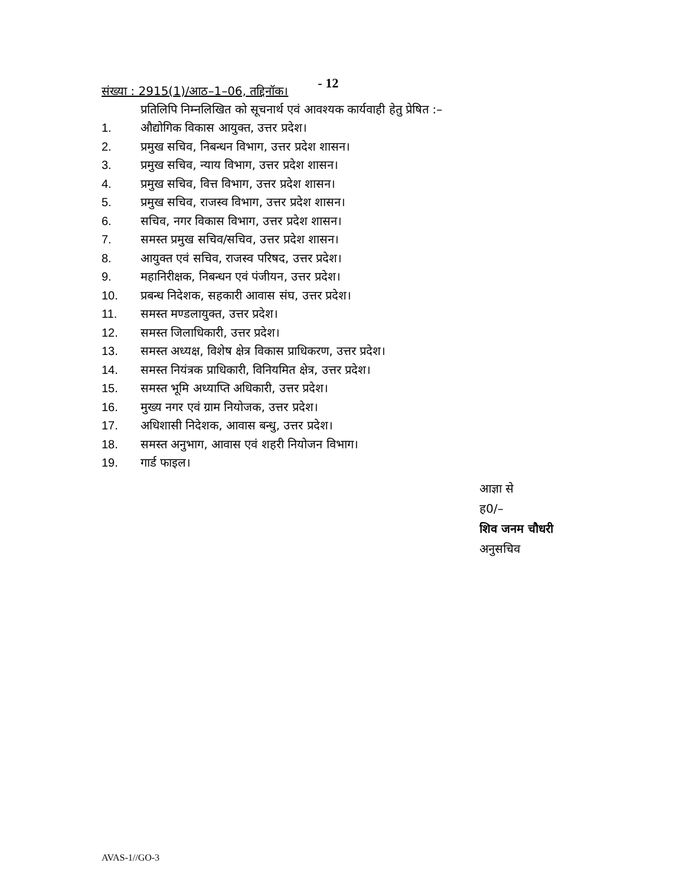संख्या : 2915(1)/आठ–1–06, तद्दिनॉक।
- 12
प्रतिलिपि निम्नलिखित को सूचनार्थ एवं आवश्यक कार्यवाही हेतु प्रेषित :–
1. औद्योगिक विकास आयुक्त, उत्तर प्रदेश।
2. प्रमुख सचिव, निबन्धन विभाग, उत्तर प्रदेश शासन।
3. प्रमुख सचिव, न्याय विभाग, उत्तर प्रदेश शासन।
4. प्रमुख सचिव, वित्त विभाग, उत्तर प्रदेश शासन।
5. प्रमुख सचिव, राजस्व विभाग, उत्तर प्रदेश शासन।
6. सचिव, नगर विकास विभाग, उत्तर प्रदेश शासन।
7. समस्त प्रमुख सचिव/सचिव, उत्तर प्रदेश शासन।
8. आयुक्त एवं सचिव, राजस्व परिषद, उत्तर प्रदेश।
9. महानिरीक्षक, निबन्धन एवं पंजीयन, उत्तर प्रदेश।
10. प्रबन्ध निदेशक, सहकारी आवास संघ, उत्तर प्रदेश।
11. समस्त मण्डलायुक्त, उत्तर प्रदेश।
12. समस्त जिलाधिकारी, उत्तर प्रदेश।
13. समस्त अध्यक्ष, विशेष क्षेत्र विकास प्राधिकरण, उत्तर प्रदेश।
14. समस्त नियंत्रक प्राधिकारी, विनियमित क्षेत्र, उत्तर प्रदेश।
15. समस्त भूमि अध्याप्ति अधिकारी, उत्तर प्रदेश।
16. मुख्य नगर एवं ग्राम नियोजक, उत्तर प्रदेश।
17. अधिशासी निदेशक, आवास बन्धु, उत्तर प्रदेश।
18. समस्त अनुभाग, आवास एवं शहरी नियोजन विभाग।
19. गार्ड फाइल।
आज्ञा से
ह0/–
शिव जनम चौधरी
अनुसचिव
AVAS-1//GO-3